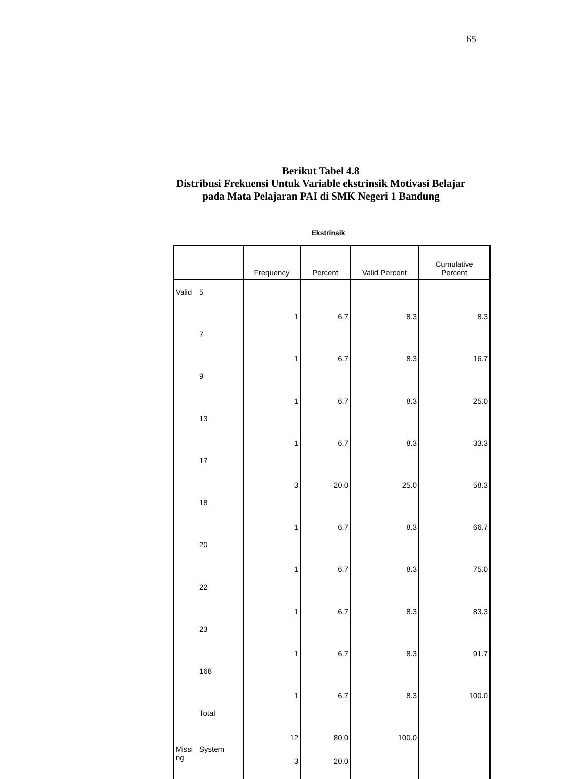65
Berikut Tabel 4.8
Distribusi Frekuensi Untuk Variable ekstrinsik Motivasi Belajar
pada Mata Pelajaran PAI di SMK Negeri 1 Bandung
Ekstrinsik
| | | Frequency | Percent | Valid Percent | Cumulative Percent |
| --- | --- | --- | --- | --- | --- |
| Valid | 5 | 1 | 6.7 | 8.3 | 8.3 |
| | 7 | 1 | 6.7 | 8.3 | 16.7 |
| | 9 | 1 | 6.7 | 8.3 | 25.0 |
| | 13 | 1 | 6.7 | 8.3 | 33.3 |
| | 17 | 3 | 20.0 | 25.0 | 58.3 |
| | 18 | 1 | 6.7 | 8.3 | 66.7 |
| | 20 | 1 | 6.7 | 8.3 | 75.0 |
| | 22 | 1 | 6.7 | 8.3 | 83.3 |
| | 23 | 1 | 6.7 | 8.3 | 91.7 |
| | 168 | 1 | 6.7 | 8.3 | 100.0 |
| | Total | 12 | 80.0 | 100.0 | |
| Missi ng | System | 3 | 20.0 | | |